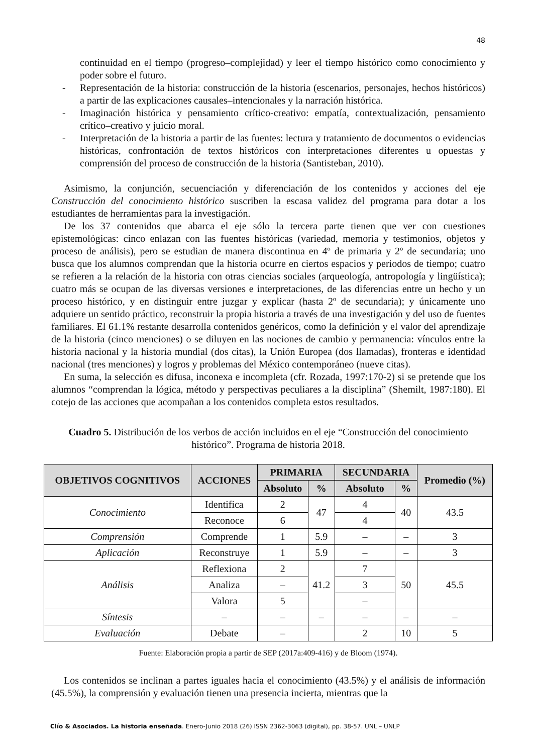48
continuidad en el tiempo (progreso–complejidad) y leer el tiempo histórico como conocimiento y poder sobre el futuro.
- Representación de la historia: construcción de la historia (escenarios, personajes, hechos históricos) a partir de las explicaciones causales–intencionales y la narración histórica.
- Imaginación histórica y pensamiento crítico-creativo: empatía, contextualización, pensamiento crítico–creativo y juicio moral.
- Interpretación de la historia a partir de las fuentes: lectura y tratamiento de documentos o evidencias históricas, confrontación de textos históricos con interpretaciones diferentes u opuestas y comprensión del proceso de construcción de la historia (Santisteban, 2010).
Asimismo, la conjunción, secuenciación y diferenciación de los contenidos y acciones del eje Construcción del conocimiento histórico suscriben la escasa validez del programa para dotar a los estudiantes de herramientas para la investigación.
De los 37 contenidos que abarca el eje sólo la tercera parte tienen que ver con cuestiones epistemológicas: cinco enlazan con las fuentes históricas (variedad, memoria y testimonios, objetos y proceso de análisis), pero se estudian de manera discontinua en 4º de primaria y 2º de secundaria; uno busca que los alumnos comprendan que la historia ocurre en ciertos espacios y periodos de tiempo; cuatro se refieren a la relación de la historia con otras ciencias sociales (arqueología, antropología y lingüística); cuatro más se ocupan de las diversas versiones e interpretaciones, de las diferencias entre un hecho y un proceso histórico, y en distinguir entre juzgar y explicar (hasta 2º de secundaria); y únicamente uno adquiere un sentido práctico, reconstruir la propia historia a través de una investigación y del uso de fuentes familiares. El 61.1% restante desarrolla contenidos genéricos, como la definición y el valor del aprendizaje de la historia (cinco menciones) o se diluyen en las nociones de cambio y permanencia: vínculos entre la historia nacional y la historia mundial (dos citas), la Unión Europea (dos llamadas), fronteras e identidad nacional (tres menciones) y logros y problemas del México contemporáneo (nueve citas).
En suma, la selección es difusa, inconexa e incompleta (cfr. Rozada, 1997:170-2) si se pretende que los alumnos “comprendan la lógica, método y perspectivas peculiares a la disciplina” (Shemilt, 1987:180). El cotejo de las acciones que acompañan a los contenidos completa estos resultados.
Cuadro 5. Distribución de los verbos de acción incluidos en el eje “Construcción del conocimiento histórico”. Programa de historia 2018.
| OBJETIVOS COGNITIVOS | ACCIONES | PRIMARIA | | SECUNDARIA | | Promedio (%) |
| --- | --- | --- | --- | --- | --- | --- |
| | | Absoluto | % | Absoluto | % | |
| Conocimiento | Identifica | 2 | 47 | 4 | 40 | 43.5 |
| | Reconoce | 6 | | 4 | | |
| Comprensión | Comprende | 1 | 5.9 | – | – | 3 |
| Aplicación | Reconstruye | 1 | 5.9 | – | – | 3 |
| Análisis | Reflexiona | 2 | 41.2 | 7 | 50 | 45.5 |
| | Analiza | – | | 3 | | |
| | Valora | 5 | | – | | |
| Síntesis | – | – | – | – | – | – |
| Evaluación | Debate | – | | 2 | 10 | 5 |
Fuente: Elaboración propia a partir de SEP (2017a:409-416) y de Bloom (1974).
Los contenidos se inclinan a partes iguales hacia el conocimiento (43.5%) y el análisis de información (45.5%), la comprensión y evaluación tienen una presencia incierta, mientras que la
Clío & Asociados. La historia enseñada. Enero-Junio 2018 (26) ISSN 2362-3063 (digital), pp. 38-57. UNL – UNLP